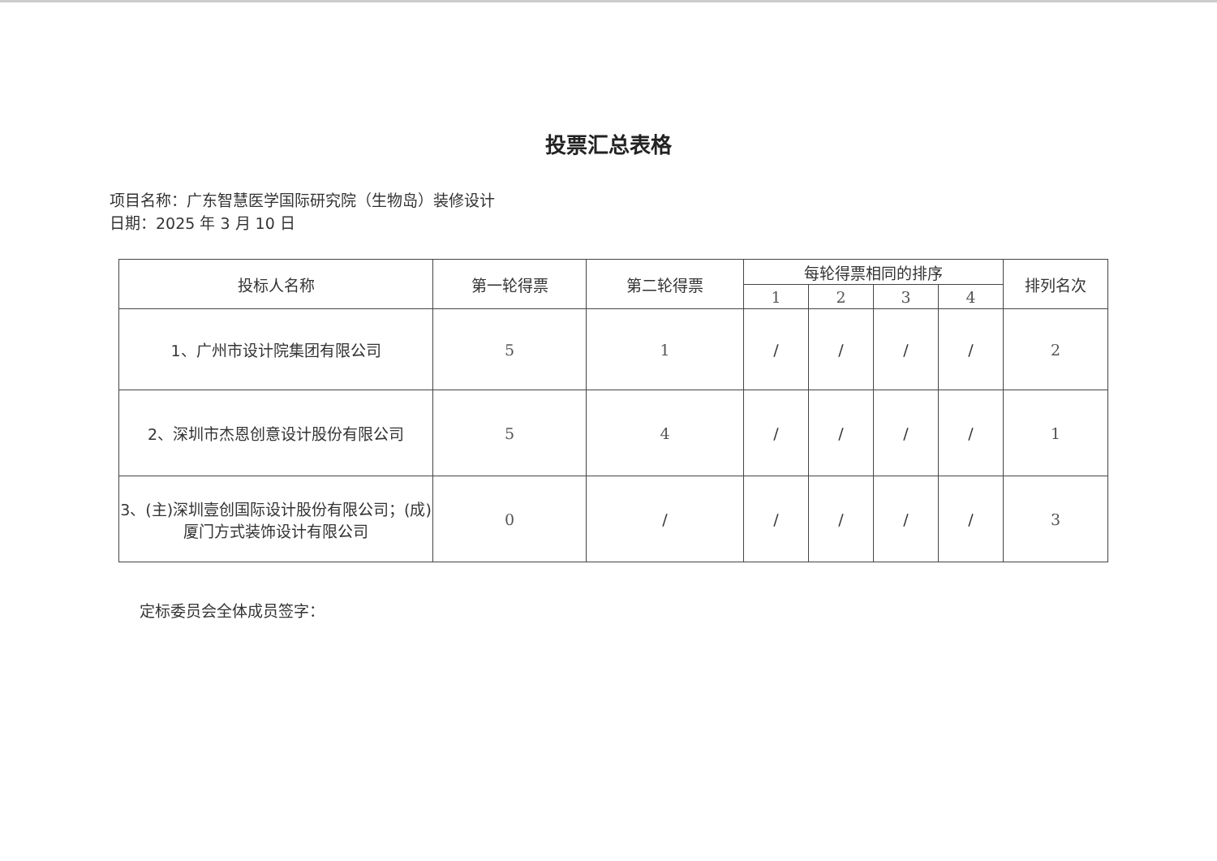投票汇总表格
项目名称：广东智慧医学国际研究院（生物岛）装修设计
日期：2025 年 3 月 10 日
| 投标人名称 | 第一轮得票 | 第二轮得票 | 每轮得票相同的排序 | | | | 排列名次 |
| --- | --- | --- | --- | --- | --- | --- | --- |
| | | | 1 | 2 | 3 | 4 | |
| 1、广州市设计院集团有限公司 | 5 | 1 | / | / | / | / | 2 |
| 2、深圳市杰恩创意设计股份有限公司 | 5 | 4 | / | / | / | / | 1 |
| 3、(主)深圳壹创国际设计股份有限公司；(成)厦门方式装饰设计有限公司 | 0 | / | / | / | / | / | 3 |
定标委员会全体成员签字：